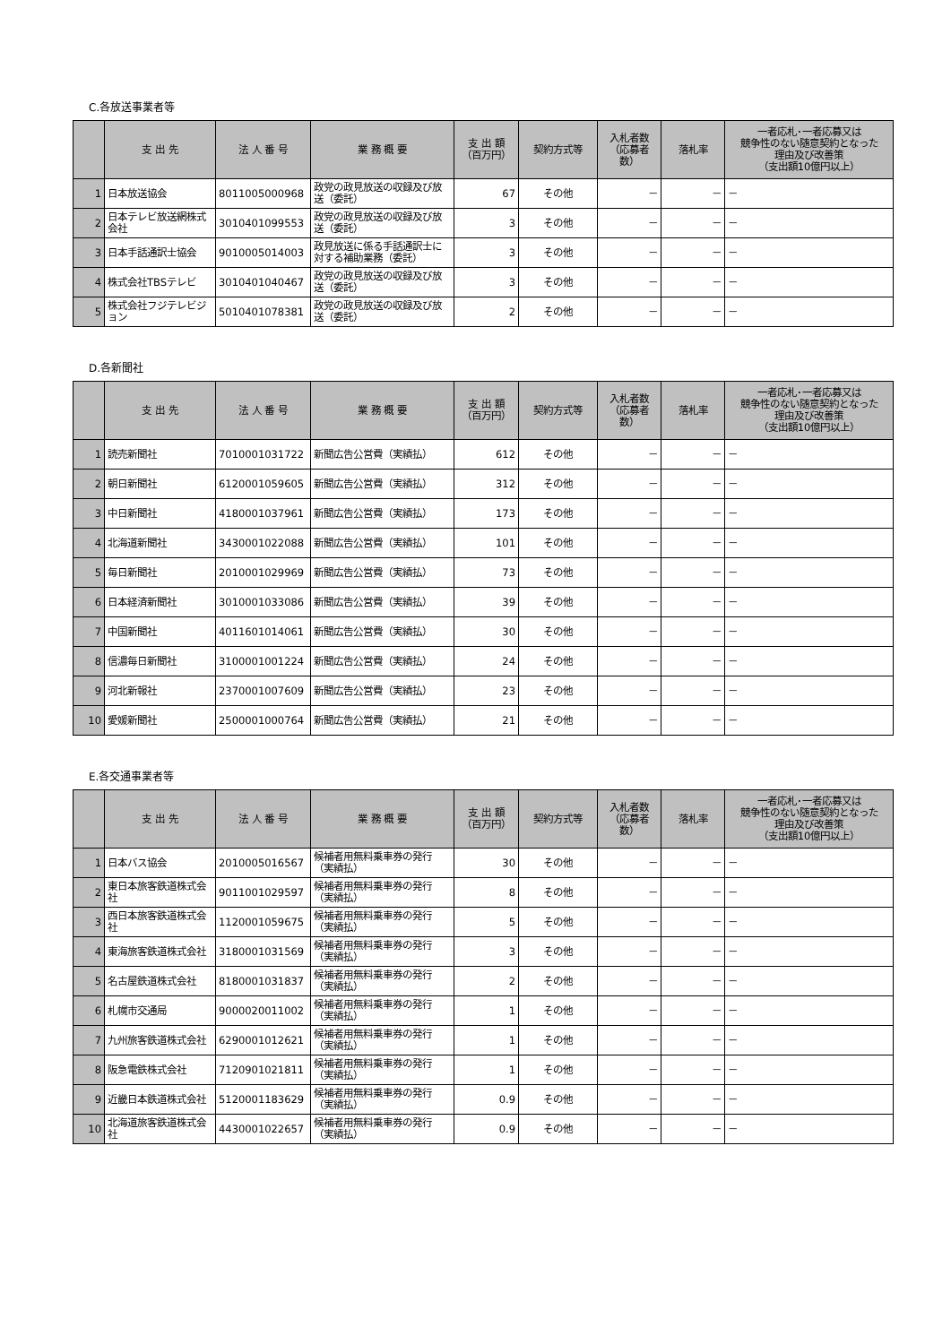C.各放送事業者等
| | 支 出 先 | 法 人 番 号 | 業 務 概 要 | 支 出 額 （百万円） | 契約方式等 | 入札者数 （応募者数） | 落札率 | 一者応札･一者応募又は 競争性のない随意契約となった 理由及び改善策 （支出額10億円以上） |
| --- | --- | --- | --- | --- | --- | --- | --- | --- |
| 1 | 日本放送協会 | 8011005000968 | 政党の政見放送の収録及び放送（委託） | 67 | その他 | － | － | － |
| 2 | 日本テレビ放送網株式会社 | 3010401099553 | 政党の政見放送の収録及び放送（委託） | 3 | その他 | － | － | － |
| 3 | 日本手話通訳士協会 | 9010005014003 | 政見放送に係る手話通訳士に対する補助業務（委託） | 3 | その他 | － | － | － |
| 4 | 株式会社TBSテレビ | 3010401040467 | 政党の政見放送の収録及び放送（委託） | 3 | その他 | － | － | － |
| 5 | 株式会社フジテレビジョン | 5010401078381 | 政党の政見放送の収録及び放送（委託） | 2 | その他 | － | － | － |
D.各新聞社
| | 支 出 先 | 法 人 番 号 | 業 務 概 要 | 支 出 額 （百万円） | 契約方式等 | 入札者数 （応募者数） | 落札率 | 一者応札･一者応募又は 競争性のない随意契約となった 理由及び改善策 （支出額10億円以上） |
| --- | --- | --- | --- | --- | --- | --- | --- | --- |
| 1 | 読売新聞社 | 7010001031722 | 新聞広告公営費（実績払） | 612 | その他 | － | － | － |
| 2 | 朝日新聞社 | 6120001059605 | 新聞広告公営費（実績払） | 312 | その他 | － | － | － |
| 3 | 中日新聞社 | 4180001037961 | 新聞広告公営費（実績払） | 173 | その他 | － | － | － |
| 4 | 北海道新聞社 | 3430001022088 | 新聞広告公営費（実績払） | 101 | その他 | － | － | － |
| 5 | 毎日新聞社 | 2010001029969 | 新聞広告公営費（実績払） | 73 | その他 | － | － | － |
| 6 | 日本経済新聞社 | 3010001033086 | 新聞広告公営費（実績払） | 39 | その他 | － | － | － |
| 7 | 中国新聞社 | 4011601014061 | 新聞広告公営費（実績払） | 30 | その他 | － | － | － |
| 8 | 信濃毎日新聞社 | 3100001001224 | 新聞広告公営費（実績払） | 24 | その他 | － | － | － |
| 9 | 河北新報社 | 2370001007609 | 新聞広告公営費（実績払） | 23 | その他 | － | － | － |
| 10 | 愛媛新聞社 | 2500001000764 | 新聞広告公営費（実績払） | 21 | その他 | － | － | － |
E.各交通事業者等
| | 支 出 先 | 法 人 番 号 | 業 務 概 要 | 支 出 額 （百万円） | 契約方式等 | 入札者数 （応募者数） | 落札率 | 一者応札･一者応募又は 競争性のない随意契約となった 理由及び改善策 （支出額10億円以上） |
| --- | --- | --- | --- | --- | --- | --- | --- | --- |
| 1 | 日本バス協会 | 2010005016567 | 候補者用無料乗車券の発行（実績払） | 30 | その他 | － | － | － |
| 2 | 東日本旅客鉄道株式会社 | 9011001029597 | 候補者用無料乗車券の発行（実績払） | 8 | その他 | － | － | － |
| 3 | 西日本旅客鉄道株式会社 | 1120001059675 | 候補者用無料乗車券の発行（実績払） | 5 | その他 | － | － | － |
| 4 | 東海旅客鉄道株式会社 | 3180001031569 | 候補者用無料乗車券の発行（実績払） | 3 | その他 | － | － | － |
| 5 | 名古屋鉄道株式会社 | 8180001031837 | 候補者用無料乗車券の発行（実績払） | 2 | その他 | － | － | － |
| 6 | 札幌市交通局 | 9000020011002 | 候補者用無料乗車券の発行（実績払） | 1 | その他 | － | － | － |
| 7 | 九州旅客鉄道株式会社 | 6290001012621 | 候補者用無料乗車券の発行（実績払） | 1 | その他 | － | － | － |
| 8 | 阪急電鉄株式会社 | 7120901021811 | 候補者用無料乗車券の発行（実績払） | 1 | その他 | － | － | － |
| 9 | 近畿日本鉄道株式会社 | 5120001183629 | 候補者用無料乗車券の発行（実績払） | 0.9 | その他 | － | － | － |
| 10 | 北海道旅客鉄道株式会社 | 4430001022657 | 候補者用無料乗車券の発行（実績払） | 0.9 | その他 | － | － | － |